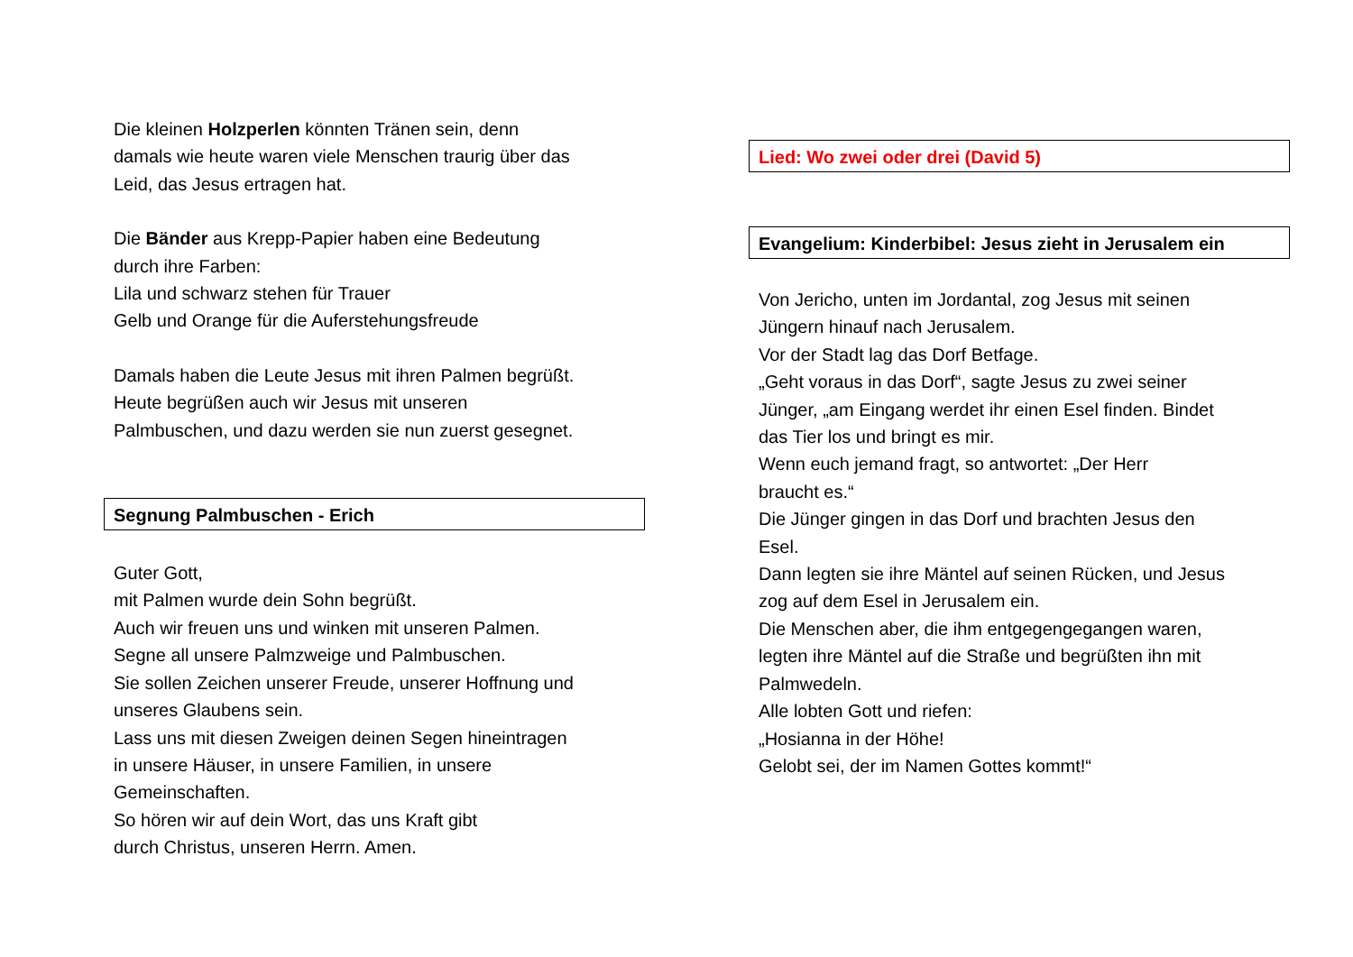Die kleinen Holzperlen könnten Tränen sein, denn
damals wie heute waren viele Menschen traurig über das
Leid, das Jesus ertragen hat.
Die Bänder aus Krepp-Papier haben eine Bedeutung
durch ihre Farben:
Lila und schwarz stehen für Trauer
Gelb und Orange für die Auferstehungsfreude
Damals haben die Leute Jesus mit ihren Palmen begrüßt.
Heute begrüßen auch wir Jesus mit unseren
Palmbuschen, und dazu werden sie nun zuerst gesegnet.
Segnung Palmbuschen - Erich
Guter Gott,
mit Palmen wurde dein Sohn begrüßt.
Auch wir freuen uns und winken mit unseren Palmen.
Segne all unsere Palmzweige und Palmbuschen.
Sie sollen Zeichen unserer Freude, unserer Hoffnung und
unseres Glaubens sein.
Lass uns mit diesen Zweigen deinen Segen hineintragen
in unsere Häuser, in unsere Familien, in unsere
Gemeinschaften.
So hören wir auf dein Wort, das uns Kraft gibt
durch Christus, unseren Herrn. Amen.
Lied: Wo zwei oder drei (David 5)
Evangelium: Kinderbibel: Jesus zieht in Jerusalem ein
Von Jericho, unten im Jordantal, zog Jesus mit seinen
Jüngern hinauf nach Jerusalem.
Vor der Stadt lag das Dorf Betfage.
„Geht voraus in das Dorf“, sagte Jesus zu zwei seiner
Jünger, „am Eingang werdet ihr einen Esel finden. Bindet
das Tier los und bringt es mir.
Wenn euch jemand fragt, so antwortet: „Der Herr
braucht es.“
Die Jünger gingen in das Dorf und brachten Jesus den
Esel.
Dann legten sie ihre Mäntel auf seinen Rücken, und Jesus
zog auf dem Esel in Jerusalem ein.
Die Menschen aber, die ihm entgegengegangen waren,
legten ihre Mäntel auf die Straße und begrüßten ihn mit
Palmwedeln.
Alle lobten Gott und riefen:
„Hosianna in der Höhe!
Gelobt sei, der im Namen Gottes kommt!“